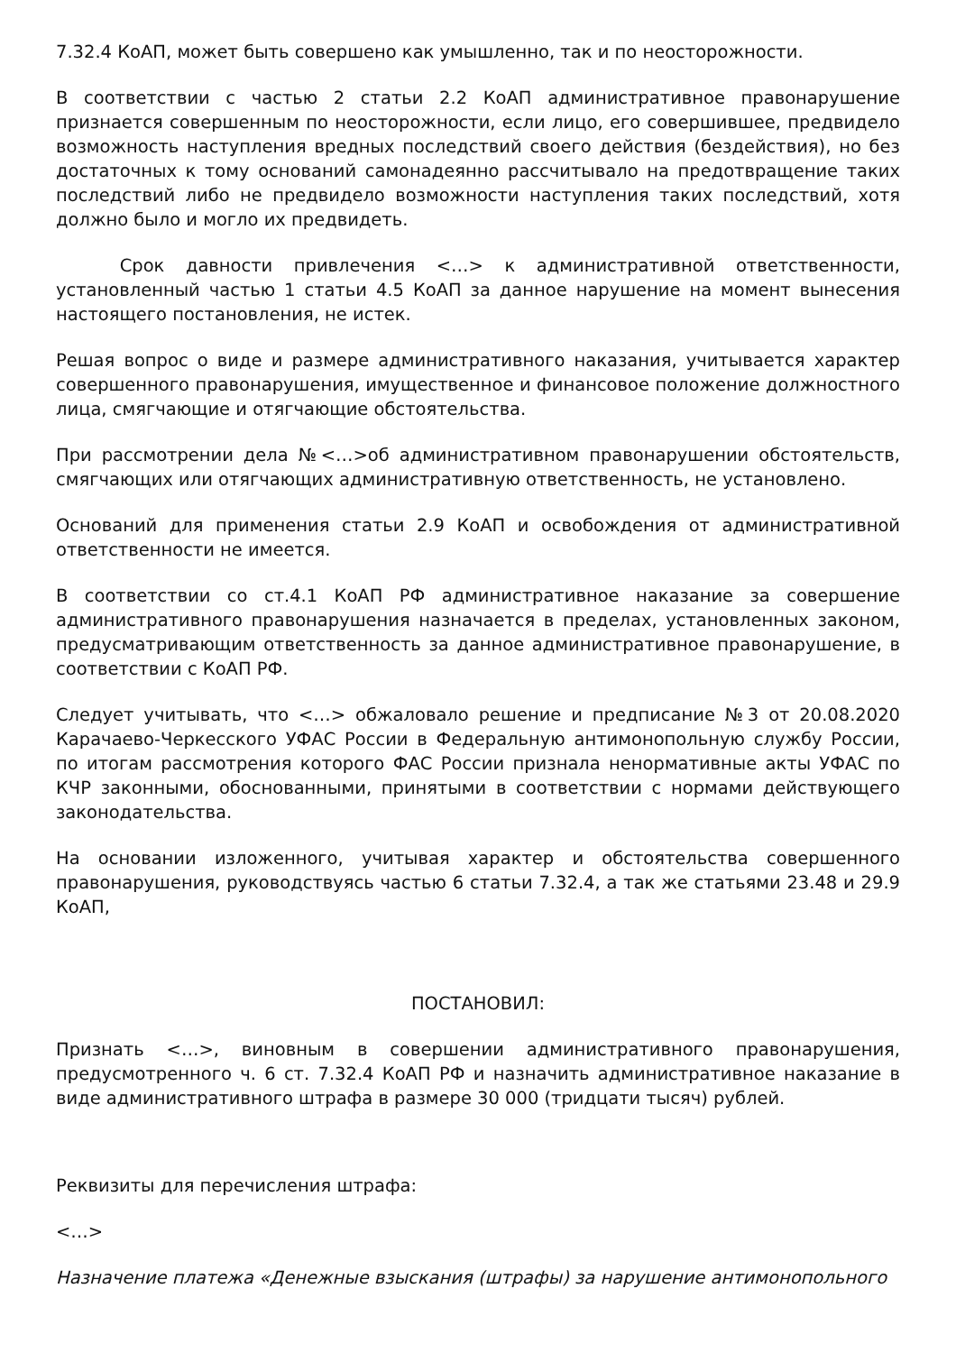7.32.4 КоАП, может быть совершено как умышленно, так и по неосторожности.
В соответствии с частью 2 статьи 2.2 КоАП административное правонарушение признается совершенным по неосторожности, если лицо, его совершившее, предвидело возможность наступления вредных последствий своего действия (бездействия), но без достаточных к тому оснований самонадеянно рассчитывало на предотвращение таких последствий либо не предвидело возможности наступления таких последствий, хотя должно было и могло их предвидеть.
Срок давности привлечения <…> к административной ответственности, установленный частью 1 статьи 4.5 КоАП за данное нарушение на момент вынесения настоящего постановления, не истек.
Решая вопрос о виде и размере административного наказания, учитывается характер совершенного правонарушения, имущественное и финансовое положение должностного лица, смягчающие и отягчающие обстоятельства.
При рассмотрении дела №<…>об административном правонарушении обстоятельств, смягчающих или отягчающих административную ответственность, не установлено.
Оснований для применения статьи 2.9 КоАП и освобождения от административной ответственности не имеется.
В соответствии со ст.4.1 КоАП РФ административное наказание за совершение административного правонарушения назначается в пределах, установленных законом, предусматривающим ответственность за данное административное правонарушение, в соответствии с КоАП РФ.
Следует учитывать, что <…> обжаловало решение и предписание №3 от 20.08.2020 Карачаево-Черкесского УФАС России в Федеральную антимонопольную службу России, по итогам рассмотрения которого ФАС России признала ненормативные акты УФАС по КЧР законными, обоснованными, принятыми в соответствии с нормами действующего законодательства.
На основании изложенного, учитывая характер и обстоятельства совершенного правонарушения, руководствуясь частью 6 статьи 7.32.4, а так же статьями 23.48 и 29.9 КоАП,
ПОСТАНОВИЛ:
Признать <…>, виновным в совершении административного правонарушения, предусмотренного ч. 6 ст. 7.32.4 КоАП РФ и назначить административное наказание в виде административного штрафа в размере 30 000 (тридцати тысяч) рублей.
Реквизиты для перечисления штрафа:
<…>
Назначение платежа «Денежные взыскания (штрафы) за нарушение антимонопольного